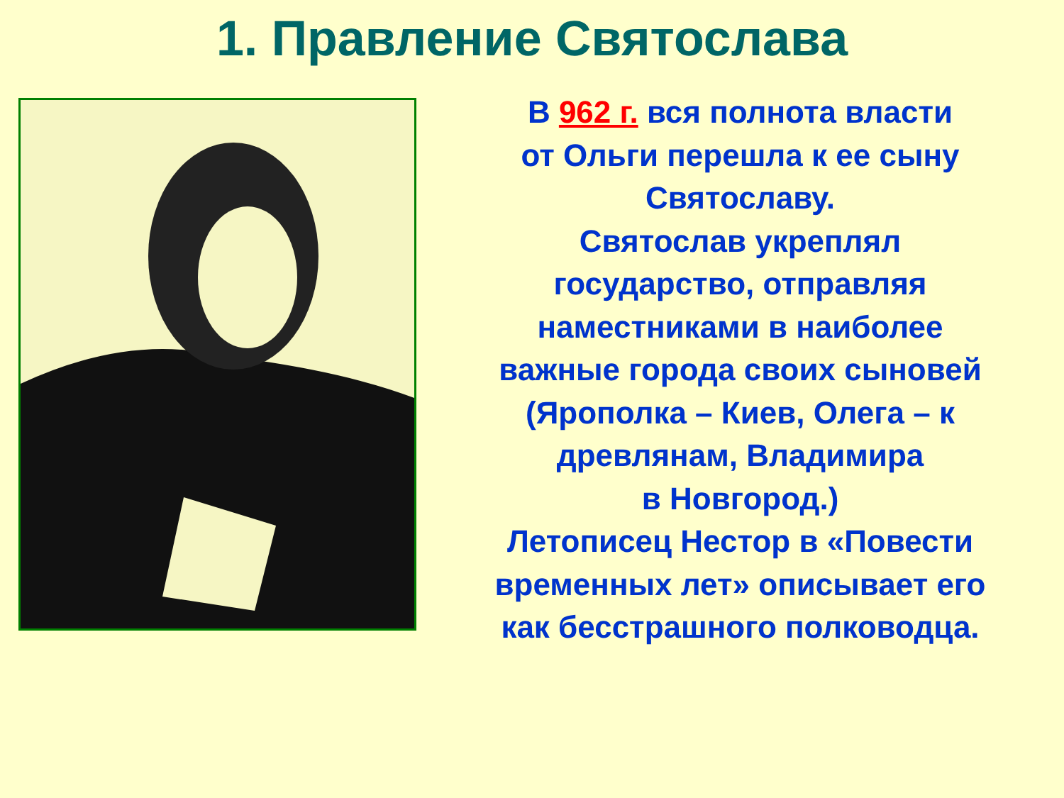1. Правление Святослава
В 962 г. вся полнота власти
от Ольги перешла к ее сыну
Святославу.
Святослав укреплял
государство, отправляя
наместниками в наиболее
важные города своих сыновей
(Ярополка – Киев, Олега – к
древлянам, Владимира
в Новгород.)
Летописец Нестор в «Повести
временных лет» описывает его
как бесстрашного полководца.